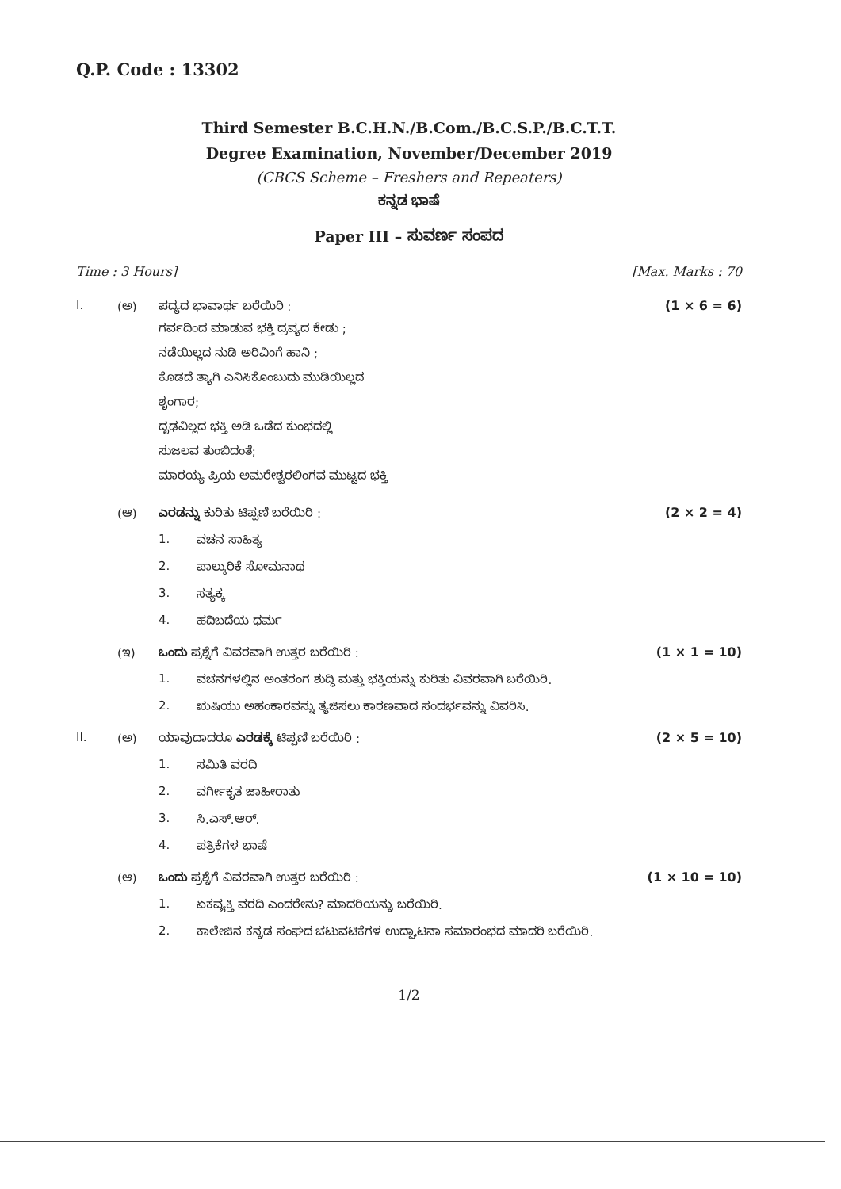Q.P. Code : 13302
Third Semester B.C.H.N./B.Com./B.C.S.P./B.C.T.T.
Degree Examination, November/December 2019
(CBCS Scheme – Freshers and Repeaters)
ಕನ್ನಡ ಭಾಷೆ
Paper III – ಸುವರ್ಣ ಸಂಪದ
Time : 3 Hours] [Max. Marks : 70
I. (ಅ) ಪದ್ಯದ ಭಾವಾರ್ಥ ಬರೆಯಿರಿ : (1 × 6 = 6)
ಗರ್ವದಿಂದ ಮಾಡುವ ಭಕ್ತಿ ದ್ರವ್ಯದ ಕೇಡು ;
ನಡೆಯಿಲ್ಲದ ನುಡಿ ಅರಿವಿಂಗೆ ಹಾನಿ ;
ಕೊಡದೆ ತ್ಯಾಗಿ ಎನಿಸಿಕೊಂಬುದು ಮುಡಿಯಿಲ್ಲದ
ಶೃಂಗಾರ;
ದೃಢವಿಲ್ಲದ ಭಕ್ತಿ ಅಡಿ ಒಡೆದ ಕುಂಭದಲ್ಲಿ
ಸುಜಲವ ತುಂಬಿದಂತೆ;
ಮಾರಯ್ಯ ಪ್ರಿಯ ಅಮರೇಶ್ವರಲಿಂಗವ ಮುಟ್ಟದ ಭಕ್ತಿ
(ಆ) ಎರಡನ್ನು ಕುರಿತು ಟಿಪ್ಪಣಿ ಬರೆಯಿರಿ : (2 × 2 = 4)
1. ವಚನ ಸಾಹಿತ್ಯ
2. ಪಾಲ್ಕುರಿಕೆ ಸೋಮನಾಥ
3. ಸತ್ಯಕ್ಕ
4. ಹದಿಬದೆಯ ಧರ್ಮ
(ಇ) ಒಂದು ಪ್ರಶ್ನೆಗೆ ವಿವರವಾಗಿ ಉತ್ತರ ಬರೆಯಿರಿ : (1 × 1 = 10)
1. ವಚನಗಳಲ್ಲಿನ ಅಂತರಂಗ ಶುದ್ಧಿ ಮತ್ತು ಭಕ್ತಿಯನ್ನು ಕುರಿತು ವಿವರವಾಗಿ ಬರೆಯಿರಿ.
2. ಋಷಿಯು ಅಹಂಕಾರವನ್ನು ತ್ಯಜಿಸಲು ಕಾರಣವಾದ ಸಂದರ್ಭವನ್ನು ವಿವರಿಸಿ.
II. (ಅ) ಯಾವುದಾದರೂ ಎರಡಕ್ಕೆ ಟಿಪ್ಪಣಿ ಬರೆಯಿರಿ : (2 × 5 = 10)
1. ಸಮಿತಿ ವರದಿ
2. ವರ್ಗೀಕೃತ ಜಾಹೀರಾತು
3. ಸಿ.ಎಸ್.ಆರ್.
4. ಪತ್ರಿಕೆಗಳ ಭಾಷೆ
(ಆ) ಒಂದು ಪ್ರಶ್ನೆಗೆ ವಿವರವಾಗಿ ಉತ್ತರ ಬರೆಯಿರಿ : (1 × 10 = 10)
1. ಏಕವ್ಯಕ್ತಿ ವರದಿ ಎಂದರೇನು? ಮಾದರಿಯನ್ನು ಬರೆಯಿರಿ.
2. ಕಾಲೇಜಿನ ಕನ್ನಡ ಸಂಘದ ಚಟುವಟಿಕೆಗಳ ಉದ್ಘಾಟನಾ ಸಮಾರಂಭದ ಮಾದರಿ ಬರೆಯಿರಿ.
1/2